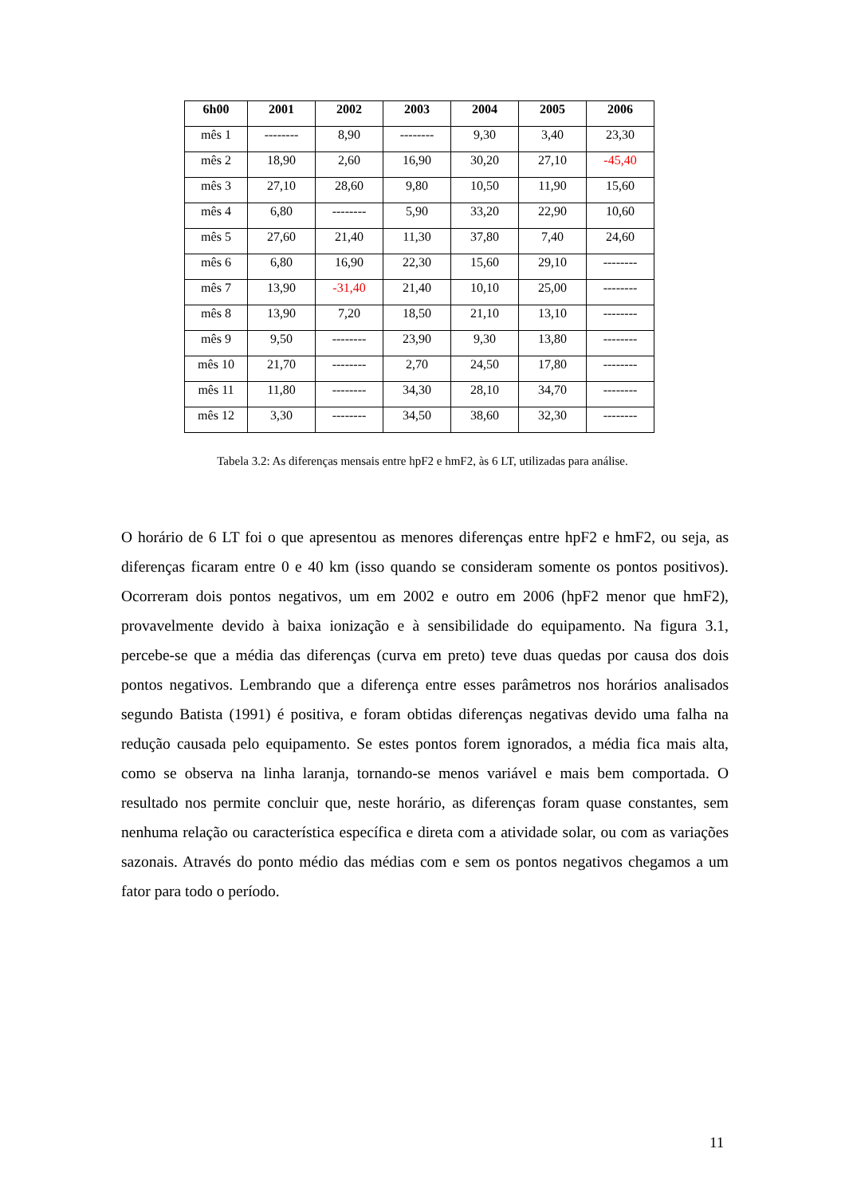| 6h00 | 2001 | 2002 | 2003 | 2004 | 2005 | 2006 |
| --- | --- | --- | --- | --- | --- | --- |
| mês 1 | -------- | 8,90 | -------- | 9,30 | 3,40 | 23,30 |
| mês 2 | 18,90 | 2,60 | 16,90 | 30,20 | 27,10 | -45,40 |
| mês 3 | 27,10 | 28,60 | 9,80 | 10,50 | 11,90 | 15,60 |
| mês 4 | 6,80 | -------- | 5,90 | 33,20 | 22,90 | 10,60 |
| mês 5 | 27,60 | 21,40 | 11,30 | 37,80 | 7,40 | 24,60 |
| mês 6 | 6,80 | 16,90 | 22,30 | 15,60 | 29,10 | -------- |
| mês 7 | 13,90 | -31,40 | 21,40 | 10,10 | 25,00 | -------- |
| mês 8 | 13,90 | 7,20 | 18,50 | 21,10 | 13,10 | -------- |
| mês 9 | 9,50 | -------- | 23,90 | 9,30 | 13,80 | -------- |
| mês 10 | 21,70 | -------- | 2,70 | 24,50 | 17,80 | -------- |
| mês 11 | 11,80 | -------- | 34,30 | 28,10 | 34,70 | -------- |
| mês 12 | 3,30 | -------- | 34,50 | 38,60 | 32,30 | -------- |
Tabela 3.2: As diferenças mensais entre hpF2 e hmF2, às 6 LT, utilizadas para análise.
O horário de 6 LT foi o que apresentou as menores diferenças entre hpF2 e hmF2, ou seja, as diferenças ficaram entre 0 e 40 km (isso quando se consideram somente os pontos positivos). Ocorreram dois pontos negativos, um em 2002 e outro em 2006 (hpF2 menor que hmF2), provavelmente devido à baixa ionização e à sensibilidade do equipamento. Na figura 3.1, percebe-se que a média das diferenças (curva em preto) teve duas quedas por causa dos dois pontos negativos. Lembrando que a diferença entre esses parâmetros nos horários analisados segundo Batista (1991) é positiva, e foram obtidas diferenças negativas devido uma falha na redução causada pelo equipamento. Se estes pontos forem ignorados, a média fica mais alta, como se observa na linha laranja, tornando-se menos variável e mais bem comportada. O resultado nos permite concluir que, neste horário, as diferenças foram quase constantes, sem nenhuma relação ou característica específica e direta com a atividade solar, ou com as variações sazonais. Através do ponto médio das médias com e sem os pontos negativos chegamos a um fator para todo o período.
11